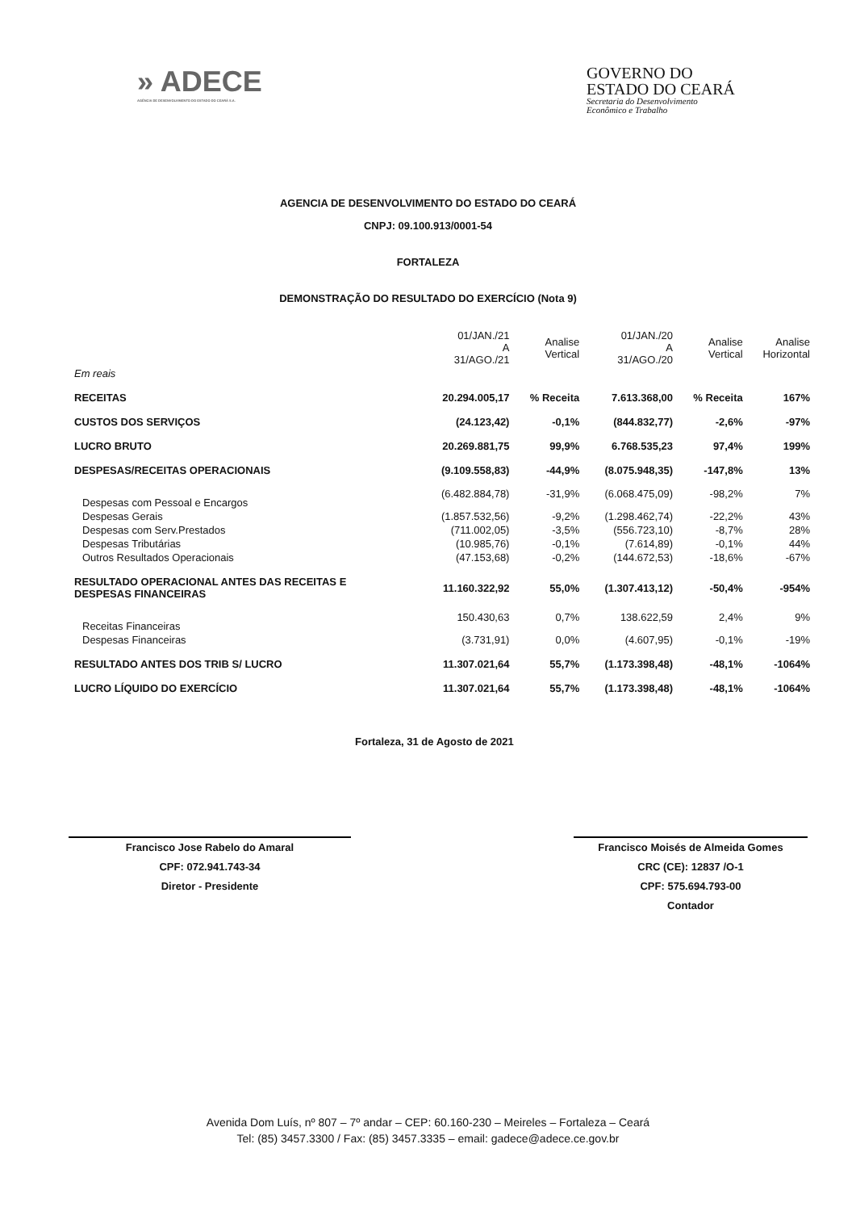» ADECE
AGÊNCIA DE DESENVOLVIMENTO DO ESTADO DO CEARÁ S.A.
GOVERNO DO
ESTADO DO CEARÁ
Secretaria do Desenvolvimento
Econômico e Trabalho
AGENCIA DE DESENVOLVIMENTO DO ESTADO DO CEARÁ
CNPJ: 09.100.913/0001-54
FORTALEZA
DEMONSTRAÇÃO DO RESULTADO DO EXERCÍCIO (Nota 9)
| | 01/JAN./21 A 31/AGO./21 | Analise Vertical | 01/JAN./20 A 31/AGO./20 | Analise Vertical | Analise Horizontal |
| --- | --- | --- | --- | --- | --- |
| Em reais | | | | | |
| RECEITAS | 20.294.005,17 | % Receita | 7.613.368,00 | % Receita | 167% |
| CUSTOS DOS SERVIÇOS | (24.123,42) | -0,1% | (844.832,77) | -2,6% | -97% |
| LUCRO BRUTO | 20.269.881,75 | 99,9% | 6.768.535,23 | 97,4% | 199% |
| DESPESAS/RECEITAS OPERACIONAIS | (9.109.558,83) | -44,9% | (8.075.948,35) | -147,8% | 13% |
| Despesas com Pessoal e Encargos | (6.482.884,78) | -31,9% | (6.068.475,09) | -98,2% | 7% |
| Despesas Gerais | (1.857.532,56) | -9,2% | (1.298.462,74) | -22,2% | 43% |
| Despesas com Serv.Prestados | (711.002,05) | -3,5% | (556.723,10) | -8,7% | 28% |
| Despesas Tributárias | (10.985,76) | -0,1% | (7.614,89) | -0,1% | 44% |
| Outros Resultados Operacionais | (47.153,68) | -0,2% | (144.672,53) | -18,6% | -67% |
| RESULTADO OPERACIONAL ANTES DAS RECEITAS E DESPESAS FINANCEIRAS | 11.160.322,92 | 55,0% | (1.307.413,12) | -50,4% | -954% |
| Receitas Financeiras | 150.430,63 | 0,7% | 138.622,59 | 2,4% | 9% |
| Despesas Financeiras | (3.731,91) | 0,0% | (4.607,95) | -0,1% | -19% |
| RESULTADO ANTES DOS TRIB S/ LUCRO | 11.307.021,64 | 55,7% | (1.173.398,48) | -48,1% | -1064% |
| LUCRO LÍQUIDO DO EXERCÍCIO | 11.307.021,64 | 55,7% | (1.173.398,48) | -48,1% | -1064% |
Fortaleza, 31 de Agosto de 2021
Francisco Jose Rabelo do Amaral
CPF: 072.941.743-34
Diretor - Presidente
Francisco Moisés de Almeida Gomes
CRC (CE): 12837 /O-1
CPF: 575.694.793-00
Contador
Avenida Dom Luís, nº 807 – 7º andar – CEP: 60.160-230 – Meireles – Fortaleza – Ceará
Tel: (85) 3457.3300 / Fax: (85) 3457.3335 – email: gadece@adece.ce.gov.br